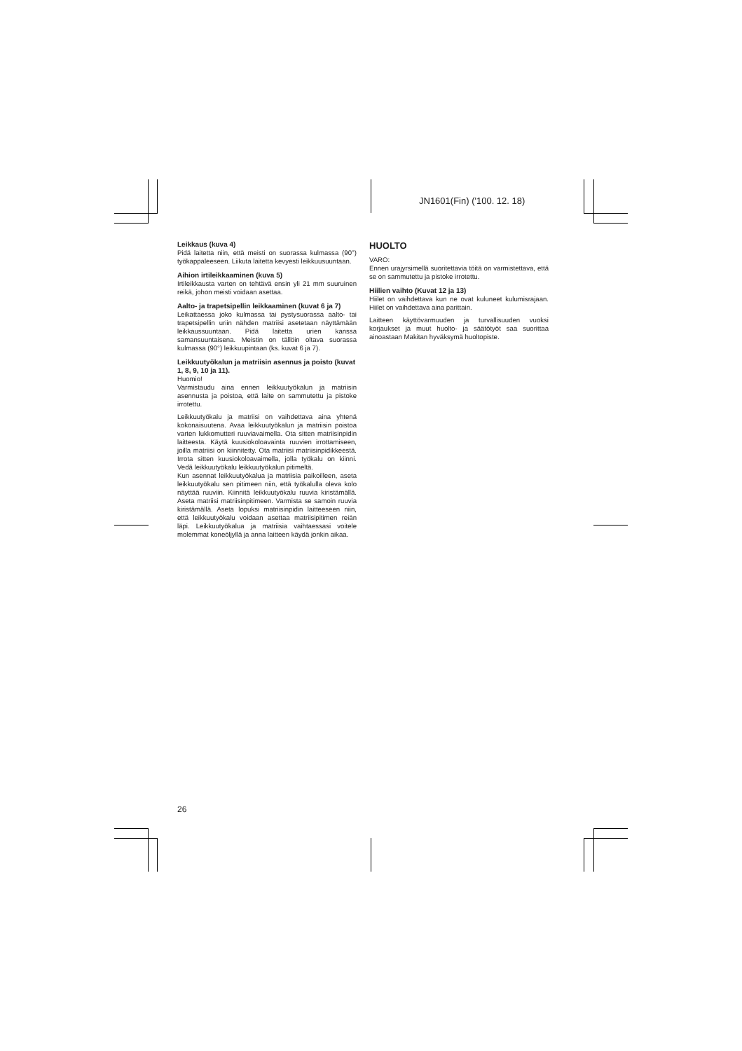JN1601(Fin) ('100. 12. 18)
Leikkaus (kuva 4)
Pidä laitetta niin, että meisti on suorassa kulmassa (90°) työkappaleeseen. Liikuta laitetta kevyesti leikkuusuuntaan.
Aihion irtileikkaaminen (kuva 5)
Irtileikkausta varten on tehtävä ensin yli 21 mm suuruinen reikä, johon meisti voidaan asettaa.
Aalto- ja trapetsipellin leikkaaminen (kuvat 6 ja 7)
Leikattaessa joko kulmassa tai pystysuorassa aalto- tai trapetsipellin uriin nähden matriisi asetetaan näyttämään leikkaussuuntaan. Pidä laitetta urien kanssa samansuuntaisena. Meistin on tällöin oltava suorassa kulmassa (90°) leikkuupintaan (ks. kuvat 6 ja 7).
Leikkuutyökalun ja matriisin asennus ja poisto (kuvat 1, 8, 9, 10 ja 11).
Huomio!
Varmistaudu aina ennen leikkuutyökalun ja matriisin asennusta ja poistoa, että laite on sammutettu ja pistoke irrotettu.
Leikkuutyökalu ja matriisi on vaihdettava aina yhtenä kokonaisuutena. Avaa leikkuutyökalun ja matriisin poistoa varten lukkomutteri ruuviavaimella. Ota sitten matriisinpidin laitteesta. Käytä kuusiokoloavainta ruuvien irrottamiseen, joilla matriisi on kiinnitetty. Ota matriisi matriisinpidikkeestä. Irrota sitten kuusiokoloavaimella, jolla työkalu on kiinni. Vedä leikkuutyökalu leikkuutyökalun pitimeltä.
Kun asennat leikkuutyökalua ja matriisia paikoilleen, aseta leikkuutyökalu sen pitimeen niin, että työkalulla oleva kolo näyttää ruuviin. Kiinnitä leikkuutyökalu ruuvia kiristämällä. Aseta matriisi matriisinpitimeen. Varmista se samoin ruuvia kiristämällä. Aseta lopuksi matriisinpidin laitteeseen niin, että leikkuutyökalu voidaan asettaa matriisipitimen reiän läpi. Leikkuutyökalua ja matriisia vaihtaessasi voitele molemmat koneöljyllä ja anna laitteen käydä jonkin aikaa.
HUOLTO
VARO:
Ennen urajyrsimellä suoritettavia töitä on varmistettava, että se on sammutettu ja pistoke irrotettu.
Hiilien vaihto (Kuvat 12 ja 13)
Hiilet on vaihdettava kun ne ovat kuluneet kulumisrajaan. Hiilet on vaihdettava aina parittain.
Laitteen käyttövarmuuden ja turvallisuuden vuoksi korjaukset ja muut huolto- ja säätötyöt saa suorittaa ainoastaan Makitan hyväksymä huoltopiste.
26